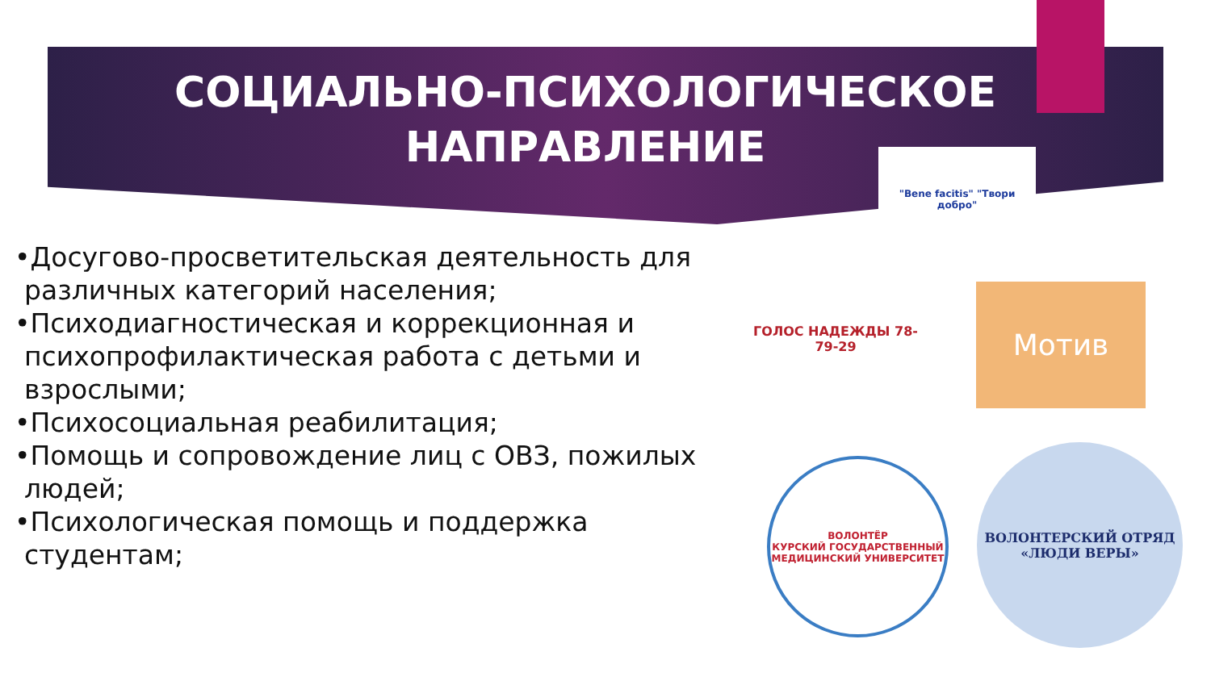СОЦИАЛЬНО-ПСИХОЛОГИЧЕСКОЕ
НАПРАВЛЕНИЕ
•Досугово-просветительская деятельность для различных категорий населения;
•Психодиагностическая и коррекционная и психопрофилактическая работа с детьми и взрослыми;
•Психосоциальная реабилитация;
•Помощь и сопровождение лиц с ОВЗ, пожилых людей;
•Психологическая помощь и поддержка студентам;
"Bene facitis" "Твори добро"
ГОЛОС НАДЕЖДЫ 78-79-29
Мотив
ВОЛОНТЁР
КУРСКИЙ ГОСУДАРСТВЕННЫЙ МЕДИЦИНСКИЙ УНИВЕРСИТЕТ
ВОЛОНТЕРСКИЙ ОТРЯД
«ЛЮДИ ВЕРЫ»